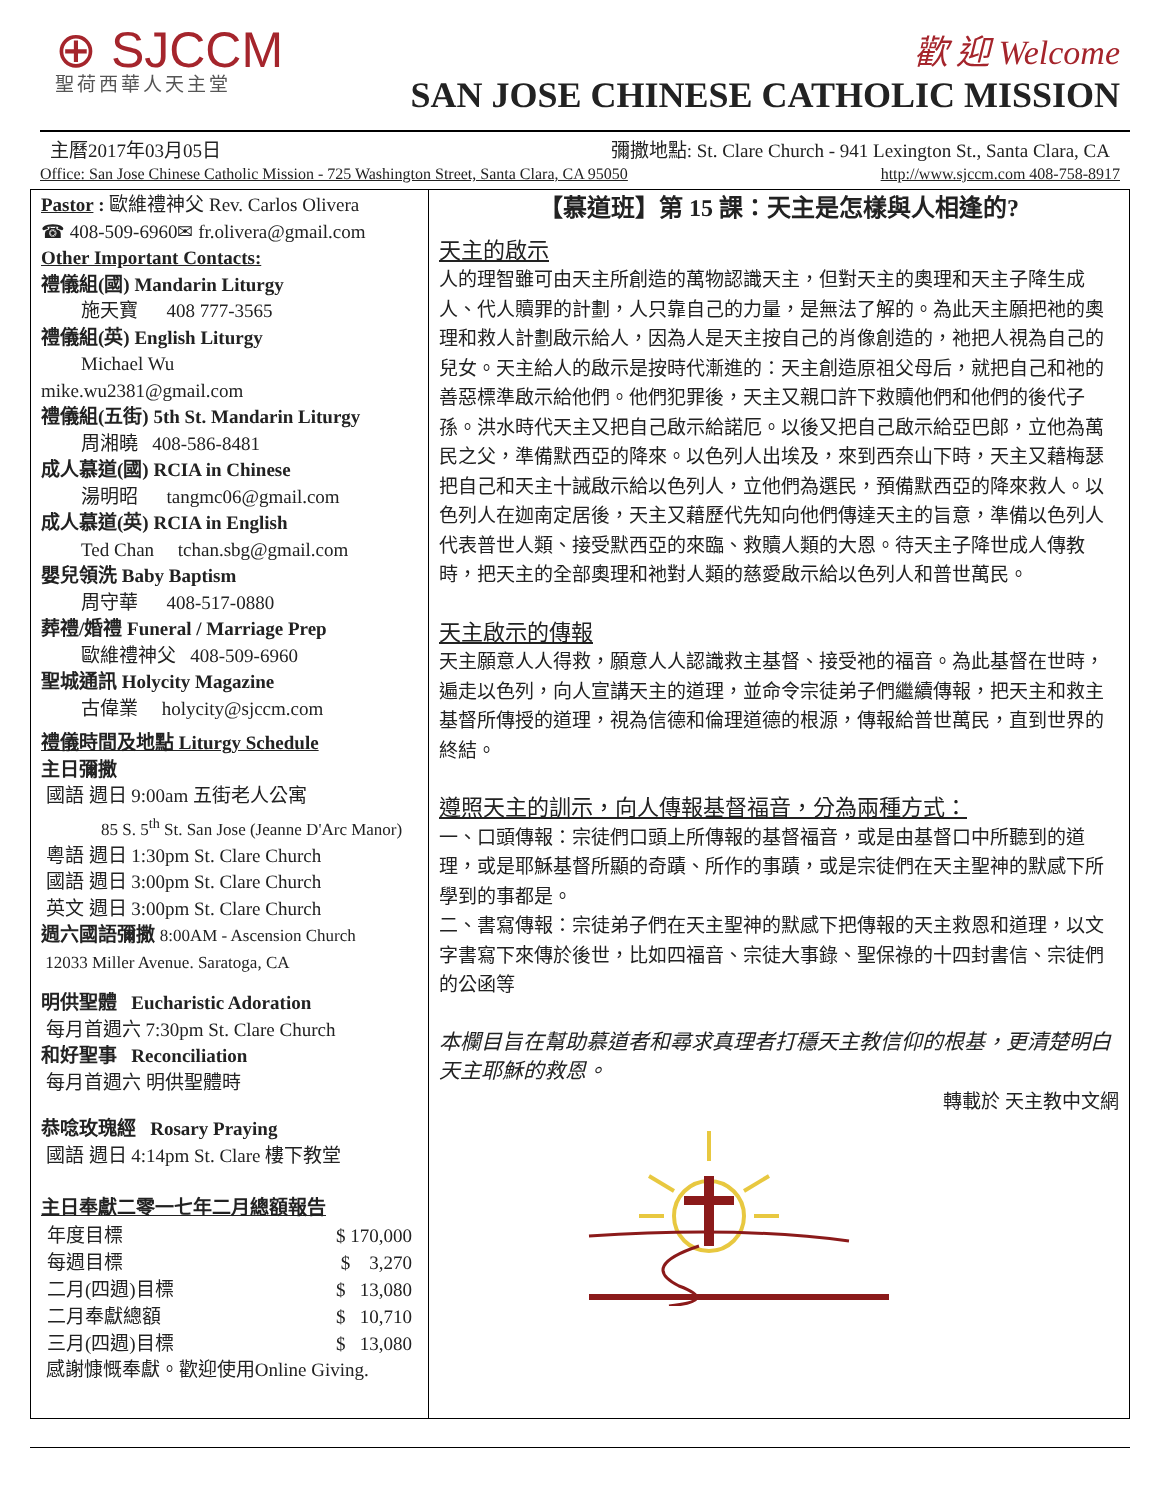⊕ SJCCM
聖荷西華人天主堂
歡 迎 Welcome
SAN JOSE CHINESE CATHOLIC MISSION
主曆2017年03月05日 彌撒地點: St. Clare Church - 941 Lexington St., Santa Clara, CA
Office: San Jose Chinese Catholic Mission - 725 Washington Street, Santa Clara, CA 95050 http://www.sjccm.com 408-758-8917
Pastor : 歐維禮神父 Rev. Carlos Olivera
☎ 408-509-6960✉ fr.olivera@gmail.com
Other Important Contacts:
禮儀組(國) Mandarin Liturgy
施天寶 408 777-3565
禮儀組(英) English Liturgy
Michael Wu
mike.wu2381@gmail.com
禮儀組(五街) 5th St. Mandarin Liturgy
周湘曉 408-586-8481
成人慕道(國) RCIA in Chinese
湯明昭 tangmc06@gmail.com
成人慕道(英) RCIA in English
Ted Chan tchan.sbg@gmail.com
嬰兒領洗 Baby Baptism
周守華 408-517-0880
葬禮/婚禮 Funeral / Marriage Prep
歐維禮神父 408-509-6960
聖城通訊 Holycity Magazine
古偉業 holycity@sjccm.com
禮儀時間及地點 Liturgy Schedule
主日彌撒
國語 週日 9:00am 五街老人公寓
85 S. 5<sup>th</sup> St. San Jose (Jeanne D'Arc Manor)
粵語 週日 1:30pm St. Clare Church
國語 週日 3:00pm St. Clare Church
英文 週日 3:00pm St. Clare Church
週六國語彌撒 8:00AM - Ascension Church
12033 Miller Avenue. Saratoga, CA
明供聖體 Eucharistic Adoration
每月首週六 7:30pm St. Clare Church
和好聖事 Reconciliation
每月首週六 明供聖體時
恭唸玫瑰經 Rosary Praying
國語 週日 4:14pm St. Clare 樓下教堂
主日奉獻二零一七年二月總額報告
| 年度目標 | $ 170,000 |
| 每週目標 | $ 3,270 |
| 二月(四週)目標 | $ 13,080 |
| 二月奉獻總額 | $ 10,710 |
| 三月(四週)目標 | $ 13,080 |
感謝慷慨奉獻。歡迎使用Online Giving.
【慕道班】第 15 課：天主是怎樣與人相逢的?
天主的啟示
人的理智雖可由天主所創造的萬物認識天主，但對天主的奧理和天主子降生成人、代人贖罪的計劃，人只靠自己的力量，是無法了解的。為此天主願把祂的奧理和救人計劃啟示給人，因為人是天主按自己的肖像創造的，祂把人視為自己的兒女。天主給人的啟示是按時代漸進的：天主創造原祖父母后，就把自己和祂的善惡標準啟示給他們。他們犯罪後，天主又親口許下救贖他們和他們的後代子孫。洪水時代天主又把自己啟示給諾厄。以後又把自己啟示給亞巴郎，立他為萬民之父，準備默西亞的降來。以色列人出埃及，來到西奈山下時，天主又藉梅瑟把自己和天主十誡啟示給以色列人，立他們為選民，預備默西亞的降來救人。以色列人在迦南定居後，天主又藉歷代先知向他們傳達天主的旨意，準備以色列人代表普世人類、接受默西亞的來臨、救贖人類的大恩。待天主子降世成人傳教時，把天主的全部奧理和祂對人類的慈愛啟示給以色列人和普世萬民。
天主啟示的傳報
天主願意人人得救，願意人人認識救主基督、接受祂的福音。為此基督在世時，遍走以色列，向人宣講天主的道理，並命令宗徒弟子們繼續傳報，把天主和救主基督所傳授的道理，視為信德和倫理道德的根源，傳報給普世萬民，直到世界的終結。
遵照天主的訓示，向人傳報基督福音，分為兩種方式：
一、口頭傳報：宗徒們口頭上所傳報的基督福音，或是由基督口中所聽到的道理，或是耶穌基督所顯的奇蹟、所作的事蹟，或是宗徒們在天主聖神的默感下所學到的事都是。
二、書寫傳報：宗徒弟子們在天主聖神的默感下把傳報的天主救恩和道理，以文字書寫下來傳於後世，比如四福音、宗徒大事錄、聖保祿的十四封書信、宗徒們的公函等
本欄目旨在幫助慕道者和尋求真理者打穩天主教信仰的根基，更清楚明白天主耶穌的救恩。
轉載於 天主教中文網